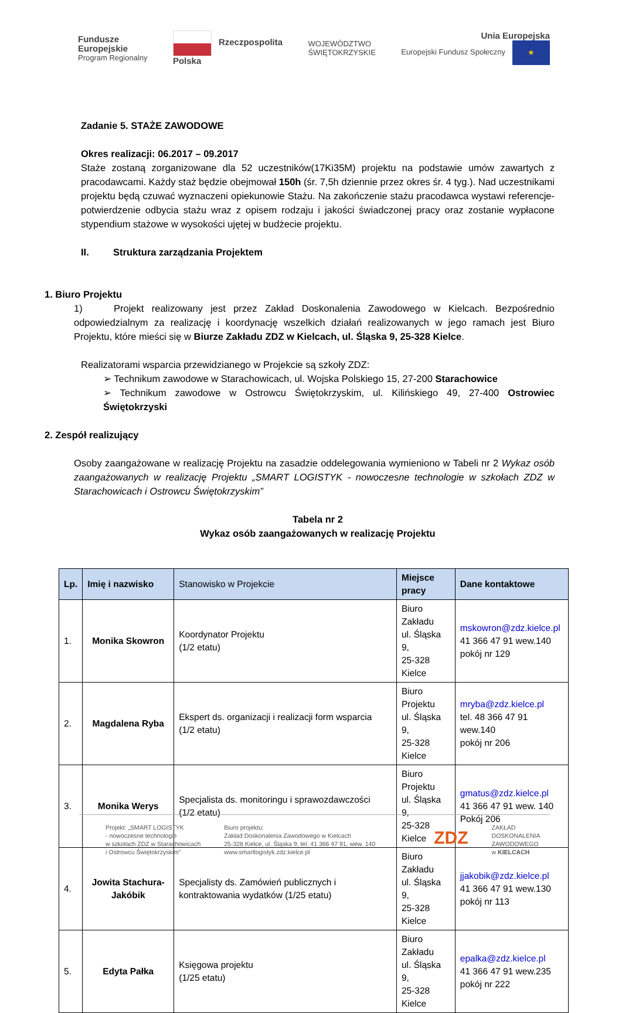Fundusze
Europejskie
Program Regionalny
Rzeczpospolita
Polska
WOJEWÓDZTWO
ŚWIĘTOKRZYSKIE
Unia Europejska
Europejski Fundusz Społeczny ★
Zadanie 5. STAŻE ZAWODOWE
Okres realizacji: 06.2017 – 09.2017
Staże zostaną zorganizowane dla 52 uczestników(17Ki35M) projektu na podstawie umów zawartych z pracodawcami. Każdy staż będzie obejmował 150h (śr. 7,5h dziennie przez okres śr. 4 tyg.). Nad uczestnikami projektu będą czuwać wyznaczeni opiekunowie Stażu. Na zakończenie stażu pracodawca wystawi referencje-potwierdzenie odbycia stażu wraz z opisem rodzaju i jakości świadczonej pracy oraz zostanie wypłacone stypendium stażowe w wysokości ujętej w budżecie projektu.
II. Struktura zarządzania Projektem
1. Biuro Projektu
1) Projekt realizowany jest przez Zakład Doskonalenia Zawodowego w Kielcach. Bezpośrednio odpowiedzialnym za realizację i koordynację wszelkich działań realizowanych w jego ramach jest Biuro Projektu, które mieści się w Biurze Zakładu ZDZ w Kielcach, ul. Śląska 9, 25-328 Kielce.
Realizatorami wsparcia przewidzianego w Projekcie są szkoły ZDZ:
➢ Technikum zawodowe w Starachowicach, ul. Wojska Polskiego 15, 27-200 Starachowice
➢ Technikum zawodowe w Ostrowcu Świętokrzyskim, ul. Kilińskiego 49, 27-400 Ostrowiec Świętokrzyski
2. Zespół realizujący
Osoby zaangażowane w realizację Projektu na zasadzie oddelegowania wymieniono w Tabeli nr 2 Wykaz osób zaangażowanych w realizację Projektu „SMART LOGISTYK - nowoczesne technologie w szkołach ZDZ w Starachowicach i Ostrowcu Świętokrzyskim”
Tabela nr 2
Wykaz osób zaangażowanych w realizację Projektu
| Lp. | Imię i nazwisko | Stanowisko w Projekcie | Miejsce pracy | Dane kontaktowe |
| --- | --- | --- | --- | --- |
| 1. | Monika Skowron | Koordynator Projektu (1/2 etatu) | Biuro Zakładu ul. Śląska 9, 25-328 Kielce | mskowron@zdz.kielce.pl 41 366 47 91 wew.140 pokój nr 129 |
| 2. | Magdalena Ryba | Ekspert ds. organizacji i realizacji form wsparcia (1/2 etatu) | Biuro Projektu ul. Śląska 9, 25-328 Kielce | mryba@zdz.kielce.pl tel. 48 366 47 91 wew.140 pokój nr 206 |
| 3. | Monika Werys | Specjalista ds. monitoringu i sprawozdawczości (1/2 etatu) | Biuro Projektu ul. Śląska 9, 25-328 Kielce | gmatus@zdz.kielce.pl 41 366 47 91 wew. 140 Pokój 206 |
| 4. | Jowita Stachura-Jakóbik | Specjalisty ds. Zamówień publicznych i kontraktowania wydatków (1/25 etatu) | Biuro Zakładu ul. Śląska 9, 25-328 Kielce | jjakobik@zdz.kielce.pl 41 366 47 91 wew.130 pokój nr 113 |
| 5. | Edyta Pałka | Księgowa projektu (1/25 etatu) | Biuro Zakładu ul. Śląska 9, 25-328 Kielce | epalka@zdz.kielce.pl 41 366 47 91 wew.235 pokój nr 222 |
Projekt: „SMART LOGISTYK
- nowoczesne technologie
w szkołach ZDZ w Starachowicach
i Ostrowcu Świętokrzyskim”
Biuro projektu:
Zakład Doskonalenia Zawodowego w Kielcach
25-328 Kielce, ul. Śląska 9, tel. 41 366 47 91, wew. 140
www.smartlogistyk.zdz.kielce.pl
ZDZ
ZAKŁAD
DOSKONALENIA
ZAWODOWEGO
w KIELCACH